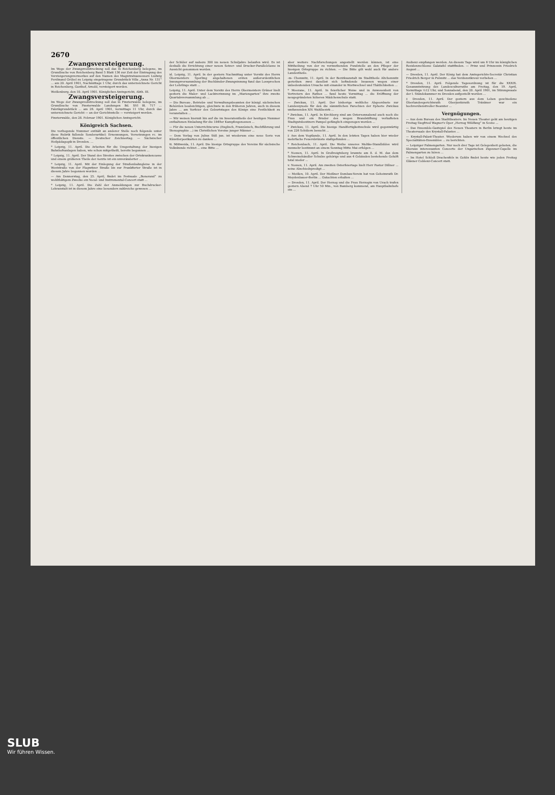2670
Zwangsversteigerung.
Im Wege der Zwangsvollstreckung soll das in Reichenberg belegene, im Grundbuche von Reichenberg Band 5 Blatt 136 zur Zeit der Eintragung des Versteigerungsvermerkes auf den Namen des Magistratsassessors Ludwig Ferdinand Gröbel zu Leipzig eingetragene Grundstück Villa „Anna Nr. 131“ ... am 20. April 1901, Nachmittags 1 Uhr, durch das unterzeichnete Gericht in Reichenberg, Gasthof, Arnold, versteigert werden.
Weißenburg, den 10. April 1901. Königliches Amtsgericht, Abth. III.
Zwangsversteigerung.
Im Wege der Zwangsvollstreckung soll das in Finsterwalde belegene, im Grundbuche von Finsterwalde Landungen Bd. XVI Bl. 717 ... Fabrikgrundstück ... am 26. April 1901, vormittags 11 Uhr, durch das unterzeichnete Gericht — an der Gerichtsstelle — versteigert werden.
Finsterwalde, den 28. Februar 1901. Königliches Amtsgericht.
Königreich Sachsen.
Die vorliegende Nummer enthält an anderer Stelle noch folgende unter diese Rubrik fallende Sonderartikel: Ernennungen, Versetzungen rc. im öffentlichen Dienste. — Deutscher Zeichnertag. — Sächsischer Heilpädagogik in Dresden. ...
* Leipzig, 11. April. Die Arbeiten für die Umgestaltung der hiesigen Bahnhofsanlagen haben, wie schon mitgetheilt, bereits begonnen ...
* Leipzig, 11. April. Der Stand des Streites zwischen der Ortskrankencasse und einem größeren Theile der Aerzte ist ein unveränderter ...
* Leipzig, 11. April. Mit der Einlegung der Straßenbahngleise in der Weststraße von der Plagwitzer Straße bis zur Frankfurter Straße ist in diesem Jahre begonnen worden ...
— Am Donnerstag, den 25. April, findet im Festsaale „Bonorand“ zu wohlthätigem Zwecke ein Vocal- und Instrumental-Concert statt ...
* Leipzig, 11. April. Die Zahl der Anmeldungen zur Buchdrucker-Lehranstalt ist in diesem Jahre eine besonders zahlreiche gewesen ...
der Schüler auf nahezu 300 im neuen Schuljahre belaufen wird. Es ist deshalb die Errichtung einer neuen Setzer- und Drucker-Parallelclasse in Aussicht genommen worden.
id. Leipzig, 11. April. In der gestern Nachmittag unter Vorsitz des Herrn Obermeisters Sperling abgehaltenen ersten außerordentlichen Innungsversammlung der Buchbinder-Zwangsinnung fand das Lossprechen der Lehrlinge statt ...
Leipzig, 11. April. Unter dem Vorsitz des Herrn Obermeisters Grüner hielt gestern die Maler- und Lackirerinnung im „Mariengarten“ ihre zweite Quartalsversammlung ab ...
— Die Bureau-, Betriebs- und Verwaltungsbeamten der königl. sächsischen Behörden beabsichtigen, gleichwie in den früheren Jahren, auch in diesem Jahre ... am Vorfeier des Geburtstages des Königs eine Festlichkeit zu veranstalten ...
— Wir weisen hiermit hin auf die im Inseratentheile der heutigen Nummer enthaltenen Einladung für die 1849er Kampfesgenossen ...
— Für die neuen Unterrichtscurse (Englisch, Französisch, Buchführung und Stenographie ...) im Christlichen Vereine junger Männer ...
— Dem Verlag von Julius Süß jun. ist wiederum eine neue Serie von Künstlerpostkarten zu danken ...
tt. Mittweida, 11. April. Die hiesige Ortsgruppe des Vereins für sächsische Volkskunde richtet ... eine Bitte ...
aber weitere Nachforschungen angestellt werden können, ist eine Mittheilung von der zu vermuthenden Fundstelle an den Pfleger der hiesigen Ortsgruppe zu richten. — Die Bitte gilt wohl auch für andere Landestheile.
-m- Chemnitz, 11. April. In der Bezirksanstalt im Stadttheile Altchemnitz geriethen zwei daselbst sich befindende Insassen wegen einer unbedeutenden Ursache mit einander in Wortwechsel und Thätlichkeiten ...
* Meerane, 11. April. In feierlicher Weise und in Anwesenheit von Vertretern des Rathes ... fand heute Vormittag ... die Eröffnung der neugegründeten höheren Mädchenschule statt.
— Zwickau, 11. April. Der bisherige weltliche Abgeordnete zur Landessynode für den die sämmtlichen Parochien der Ephorie Zwickau umfassenden XIV. Wahlbezirk ...
* Zwickau, 11. April. In Kirchberg sind am Ostersonnabend auch noch die Frau und ein Bruder des wegen Brandstiftung verhafteten Stadtgutsbesitzers Pampel gefänglich eingezogen worden ...
* Zwickau, 11. April. Die hiesige Handfertigkeitsschule wird gegenwärtig von 226 Schülern besucht ...
‡ Aus dem Vogtlande, 11. April. In den letzten Tagen haben hier wieder mehrfache Feuersbrünste stattgefunden ...
* Reichenbach, 11. April. Die Weihe unseres Moltke-Standbildes wird nunmehr bestimmt an einem Sonntag Mitte Mai erfolgen ...
* Nossen, 11. April. In Großvoigtsberg brannte am 8. d. M. das dem Schweinehändler Schulze gehörige und aus 4 Gebäuden bestehende Gehöft total nieder ...
v. Nossen, 11. April. Am zweiten Osterfeiertage hielt Herr Pastor Dillner ... seine Abschiedspredigt ...
— Meißen, 10. April. Der Meißner Dombau-Verein hat von Geheimrath Dr. Meydenbauer-Berlin ... Gutachten erhalten ...
— Dresden, 11. April. Der Herzog und die Frau Herzogin von Urach trafen gestern Abend 7 Uhr 50 Min., von Bamberg kommend, am Hauptbahnhofe ein ...
Audienz empfangen werden. An diesem Tage wird um 6 Uhr im königlichen Residenzschlosse Galatafel stattfinden. — Prinz und Prinzessin Friedrich August ...
— Dresden, 11. April. Der König hat dem Amtsgerichts-Secretär Christian Friedrich Berger in Pulsnitz ... das Verdienstkreuz verliehen ...
* Dresden, 11. April. Folgende Tagesordnung ist für die XXXIX. Gesammtsitzung des Landesculturraths am Freitag, den 19. April, Vormittags ½12 Uhr, und Sonnabend, den 20. April 1901, im Sitzungssaale der I. Ständekammer zu Dresden aufgestellt worden ...
‡ Dresden, 11. April. Der gestern aus dem Leben geschiedene Oberlandesgerichtsrath Oberjustizrath Tränkner war ein hochverdienstvoller Beamter ...
Vergnügungen.
— Aus dem Bureau des Stadttheaters. Im Neuen Theater geht am heutigen Freitag Siegfried Wagner's Oper „Herzog Wildfang“ in Scene ...
— Das Ensemble-Gastspiel des Neuen Theaters in Berlin bringt heute im Theatersaale des Krystall-Palastes ...
— Krystall-Palast-Theater. Wiederum haben wir von einem Wechsel des Specialitäten-Ensembles ... zu berichten.
— Leipziger Palmengarten. Nur noch drei Tage ist Gelegenheit geboten, die überaus interessanten Concerte der Ungarischen Zigeuner-Capelle im Palmengarten zu hören ...
— Im Hotel Schloß Drachenfels in Gohlis findet heute wie jeden Freitag Gläsner Coblenz-Concert statt.
SLUB
Wir führen Wissen.